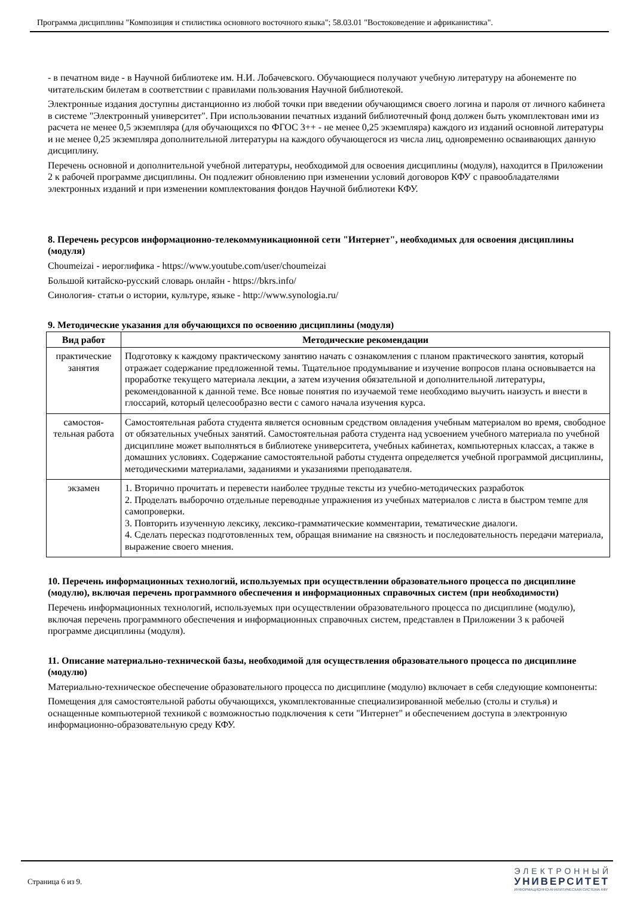Программа дисциплины "Композиция и стилистика основного восточного языка"; 58.03.01 "Востоковедение и африканистика".
- в печатном виде - в Научной библиотеке им. Н.И. Лобачевского. Обучающиеся получают учебную литературу на абонементе по читательским билетам в соответствии с правилами пользования Научной библиотекой.
Электронные издания доступны дистанционно из любой точки при введении обучающимся своего логина и пароля от личного кабинета в системе "Электронный университет". При использовании печатных изданий библиотечный фонд должен быть укомплектован ими из расчета не менее 0,5 экземпляра (для обучающихся по ФГОС 3++ - не менее 0,25 экземпляра) каждого из изданий основной литературы и не менее 0,25 экземпляра дополнительной литературы на каждого обучающегося из числа лиц, одновременно осваивающих данную дисциплину.
Перечень основной и дополнительной учебной литературы, необходимой для освоения дисциплины (модуля), находится в Приложении 2 к рабочей программе дисциплины. Он подлежит обновлению при изменении условий договоров КФУ с правообладателями электронных изданий и при изменении комплектования фондов Научной библиотеки КФУ.
8. Перечень ресурсов информационно-телекоммуникационной сети "Интернет", необходимых для освоения дисциплины (модуля)
Choumeizai - иероглифика - https://www.youtube.com/user/choumeizai
Большой китайско-русский словарь онлайн - https://bkrs.info/
Синология- статьи о истории, культуре, языке - http://www.synologia.ru/
9. Методические указания для обучающихся по освоению дисциплины (модуля)
| Вид работ | Методические рекомендации |
| --- | --- |
| практические занятия | Подготовку к каждому практическому занятию начать с ознакомления с планом практического занятия, который отражает содержание предложенной темы. Тщательное продумывание и изучение вопросов плана основывается на проработке текущего материала лекции, а затем изучения обязательной и дополнительной литературы, рекомендованной к данной теме. Все новые понятия по изучаемой теме необходимо выучить наизусть и внести в глоссарий, который целесообразно вести с самого начала изучения курса. |
| самостоя-тельная работа | Самостоятельная работа студента является основным средством овладения учебным материалом во время, свободное от обязательных учебных занятий. Самостоятельная работа студента над усвоением учебного материала по учебной дисциплине может выполняться в библиотеке университета, учебных кабинетах, компьютерных классах, а также в домашних условиях. Содержание самостоятельной работы студента определяется учебной программой дисциплины, методическими материалами, заданиями и указаниями преподавателя. |
| экзамен | 1. Вторично прочитать и перевести наиболее трудные тексты из учебно-методических разработок 2. Проделать выборочно отдельные переводные упражнения из учебных материалов с листа в быстром темпе для самопроверки. 3. Повторить изученную лексику, лексико-грамматические комментарии, тематические диалоги. 4. Сделать пересказ подготовленных тем, обращая внимание на связность и последовательность передачи материала, выражение своего мнения. |
10. Перечень информационных технологий, используемых при осуществлении образовательного процесса по дисциплине (модулю), включая перечень программного обеспечения и информационных справочных систем (при необходимости)
Перечень информационных технологий, используемых при осуществлении образовательного процесса по дисциплине (модулю), включая перечень программного обеспечения и информационных справочных систем, представлен в Приложении 3 к рабочей программе дисциплины (модуля).
11. Описание материально-технической базы, необходимой для осуществления образовательного процесса по дисциплине (модулю)
Материально-техническое обеспечение образовательного процесса по дисциплине (модулю) включает в себя следующие компоненты:
Помещения для самостоятельной работы обучающихся, укомплектованные специализированной мебелью (столы и стулья) и оснащенные компьютерной техникой с возможностью подключения к сети "Интернет" и обеспечением доступа в электронную информационно-образовательную среду КФУ.
Страница 6 из 9.
ЭЛЕКТРОННЫЙ
УНИВЕРСИТЕТ
ИНФОРМАЦИОННО-АНАЛИТИЧЕСКАЯ СИСТЕМА КФУ